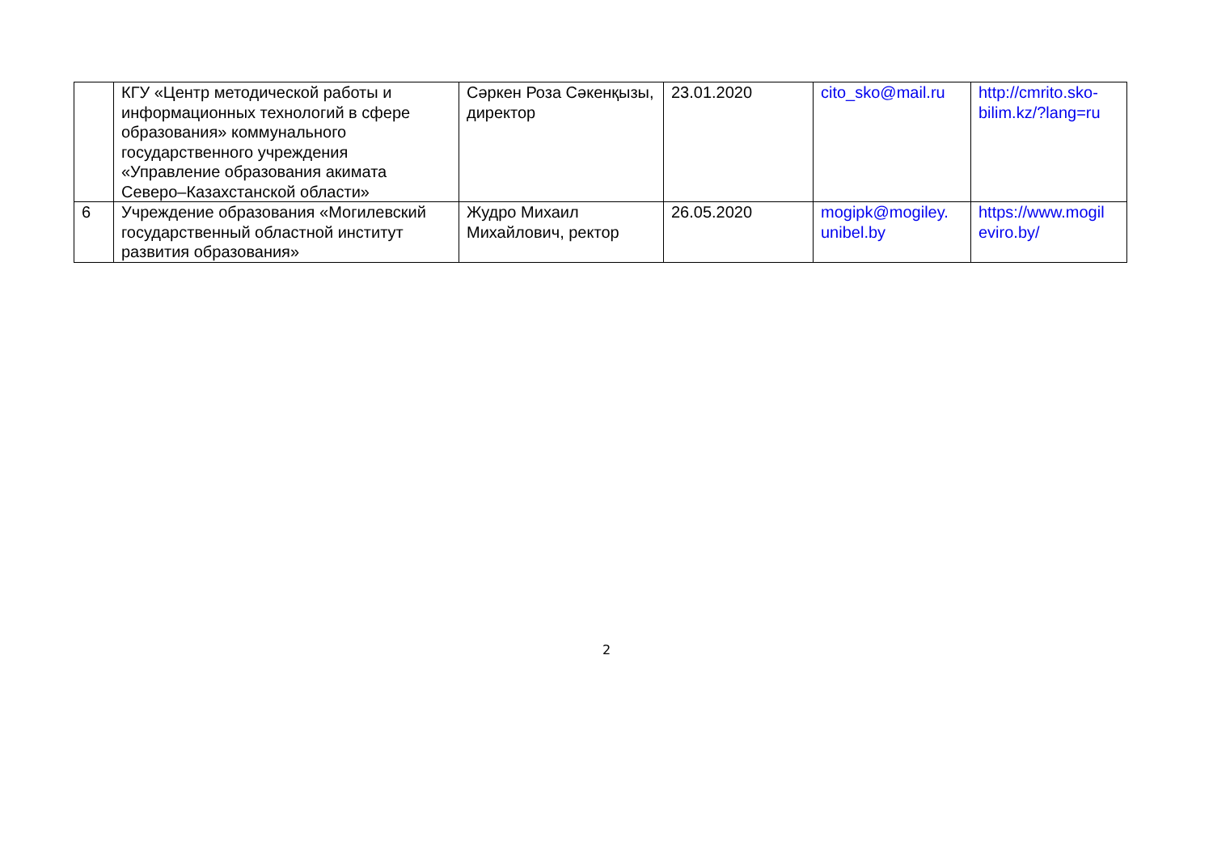| | КГУ «Центр методической работы и информационных технологий в сфере образования» коммунального государственного учреждения «Управление образования акимата Северо–Казахстанской области» | Сәркен Роза Сәкенқызы, директор | 23.01.2020 | cito_sko@mail.ru | http://cmrito.sko-bilim.kz/?lang=ru |
| 6 | Учреждение образования «Могилевский государственный областной институт развития образования» | Жудро Михаил Михайлович, ректор | 26.05.2020 | mogipk@mogiley. unibel.by | https://www.mogil eviro.by/ |
2